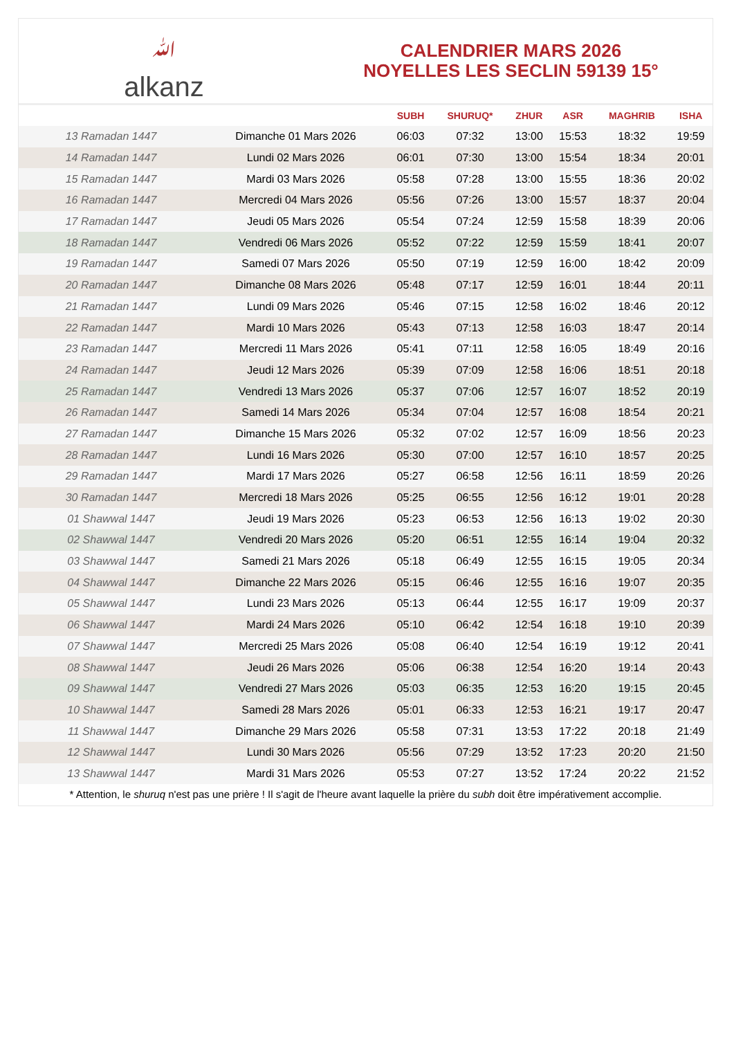ﷲalkanz
CALENDRIER MARS 2026
NOYELLES LES SECLIN 59139 15°
| | | SUBH | SHURUQ* | ZHUR | ASR | MAGHRIB | ISHA |
| --- | --- | --- | --- | --- | --- | --- | --- |
| 13 Ramadan 1447 | Dimanche 01 Mars 2026 | 06:03 | 07:32 | 13:00 | 15:53 | 18:32 | 19:59 |
| 14 Ramadan 1447 | Lundi 02 Mars 2026 | 06:01 | 07:30 | 13:00 | 15:54 | 18:34 | 20:01 |
| 15 Ramadan 1447 | Mardi 03 Mars 2026 | 05:58 | 07:28 | 13:00 | 15:55 | 18:36 | 20:02 |
| 16 Ramadan 1447 | Mercredi 04 Mars 2026 | 05:56 | 07:26 | 13:00 | 15:57 | 18:37 | 20:04 |
| 17 Ramadan 1447 | Jeudi 05 Mars 2026 | 05:54 | 07:24 | 12:59 | 15:58 | 18:39 | 20:06 |
| 18 Ramadan 1447 | Vendredi 06 Mars 2026 | 05:52 | 07:22 | 12:59 | 15:59 | 18:41 | 20:07 |
| 19 Ramadan 1447 | Samedi 07 Mars 2026 | 05:50 | 07:19 | 12:59 | 16:00 | 18:42 | 20:09 |
| 20 Ramadan 1447 | Dimanche 08 Mars 2026 | 05:48 | 07:17 | 12:59 | 16:01 | 18:44 | 20:11 |
| 21 Ramadan 1447 | Lundi 09 Mars 2026 | 05:46 | 07:15 | 12:58 | 16:02 | 18:46 | 20:12 |
| 22 Ramadan 1447 | Mardi 10 Mars 2026 | 05:43 | 07:13 | 12:58 | 16:03 | 18:47 | 20:14 |
| 23 Ramadan 1447 | Mercredi 11 Mars 2026 | 05:41 | 07:11 | 12:58 | 16:05 | 18:49 | 20:16 |
| 24 Ramadan 1447 | Jeudi 12 Mars 2026 | 05:39 | 07:09 | 12:58 | 16:06 | 18:51 | 20:18 |
| 25 Ramadan 1447 | Vendredi 13 Mars 2026 | 05:37 | 07:06 | 12:57 | 16:07 | 18:52 | 20:19 |
| 26 Ramadan 1447 | Samedi 14 Mars 2026 | 05:34 | 07:04 | 12:57 | 16:08 | 18:54 | 20:21 |
| 27 Ramadan 1447 | Dimanche 15 Mars 2026 | 05:32 | 07:02 | 12:57 | 16:09 | 18:56 | 20:23 |
| 28 Ramadan 1447 | Lundi 16 Mars 2026 | 05:30 | 07:00 | 12:57 | 16:10 | 18:57 | 20:25 |
| 29 Ramadan 1447 | Mardi 17 Mars 2026 | 05:27 | 06:58 | 12:56 | 16:11 | 18:59 | 20:26 |
| 30 Ramadan 1447 | Mercredi 18 Mars 2026 | 05:25 | 06:55 | 12:56 | 16:12 | 19:01 | 20:28 |
| 01 Shawwal 1447 | Jeudi 19 Mars 2026 | 05:23 | 06:53 | 12:56 | 16:13 | 19:02 | 20:30 |
| 02 Shawwal 1447 | Vendredi 20 Mars 2026 | 05:20 | 06:51 | 12:55 | 16:14 | 19:04 | 20:32 |
| 03 Shawwal 1447 | Samedi 21 Mars 2026 | 05:18 | 06:49 | 12:55 | 16:15 | 19:05 | 20:34 |
| 04 Shawwal 1447 | Dimanche 22 Mars 2026 | 05:15 | 06:46 | 12:55 | 16:16 | 19:07 | 20:35 |
| 05 Shawwal 1447 | Lundi 23 Mars 2026 | 05:13 | 06:44 | 12:55 | 16:17 | 19:09 | 20:37 |
| 06 Shawwal 1447 | Mardi 24 Mars 2026 | 05:10 | 06:42 | 12:54 | 16:18 | 19:10 | 20:39 |
| 07 Shawwal 1447 | Mercredi 25 Mars 2026 | 05:08 | 06:40 | 12:54 | 16:19 | 19:12 | 20:41 |
| 08 Shawwal 1447 | Jeudi 26 Mars 2026 | 05:06 | 06:38 | 12:54 | 16:20 | 19:14 | 20:43 |
| 09 Shawwal 1447 | Vendredi 27 Mars 2026 | 05:03 | 06:35 | 12:53 | 16:20 | 19:15 | 20:45 |
| 10 Shawwal 1447 | Samedi 28 Mars 2026 | 05:01 | 06:33 | 12:53 | 16:21 | 19:17 | 20:47 |
| 11 Shawwal 1447 | Dimanche 29 Mars 2026 | 05:58 | 07:31 | 13:53 | 17:22 | 20:18 | 21:49 |
| 12 Shawwal 1447 | Lundi 30 Mars 2026 | 05:56 | 07:29 | 13:52 | 17:23 | 20:20 | 21:50 |
| 13 Shawwal 1447 | Mardi 31 Mars 2026 | 05:53 | 07:27 | 13:52 | 17:24 | 20:22 | 21:52 |
* Attention, le shuruq n'est pas une prière ! Il s'agit de l'heure avant laquelle la prière du subh doit être impérativement accomplie.